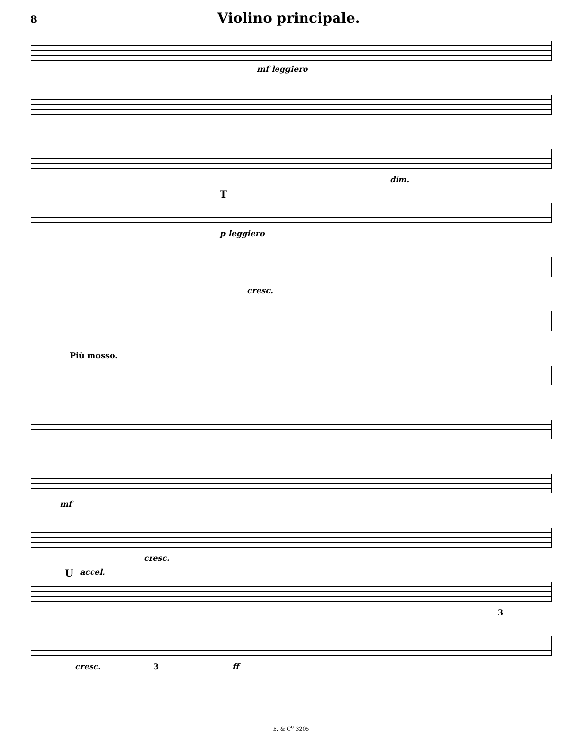8
Violino principale.
mf leggiero
dim.
T
p leggiero
cresc.
Più mosso.
mf
cresc.
U accel.
3
cresc. 3 ff
B. & C<sup>o</sup> 3205